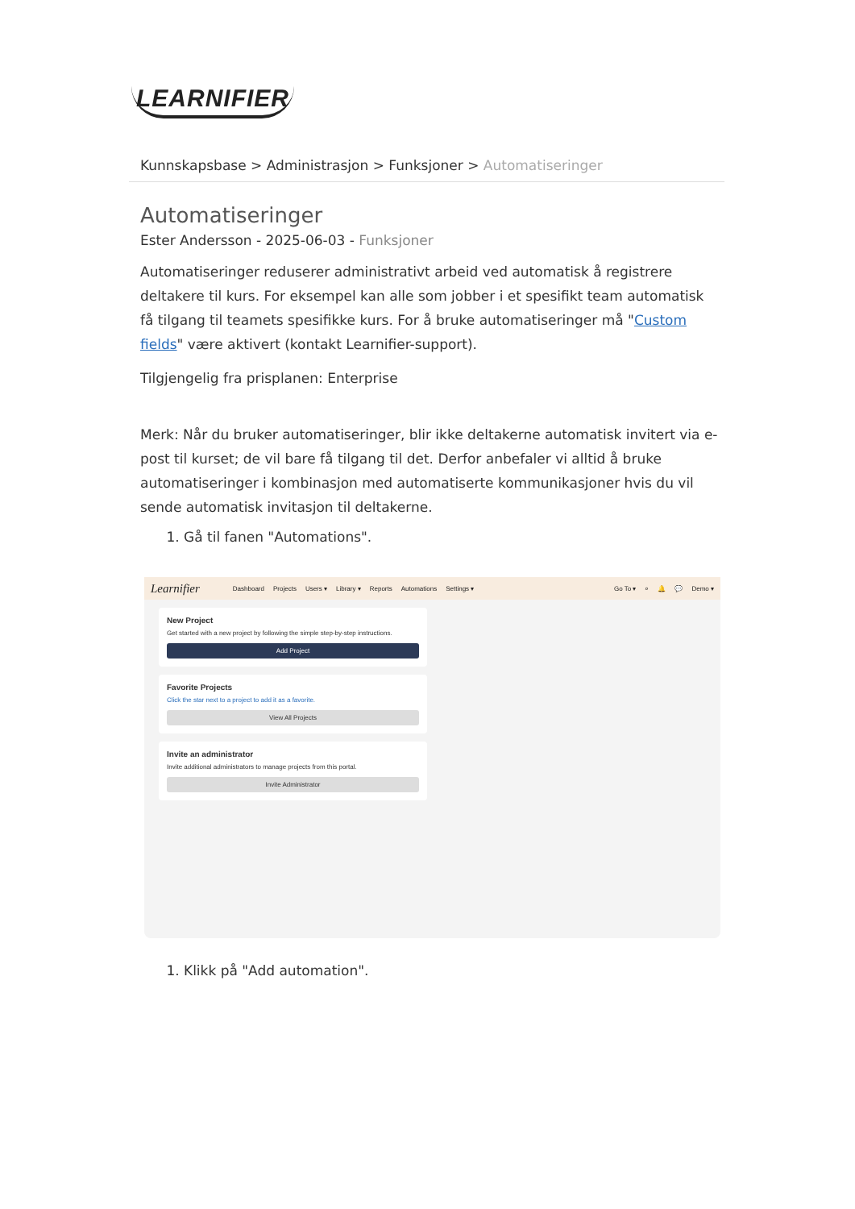LEARNIFIER
Kunnskapsbase > Administrasjon > Funksjoner > Automatiseringer
Automatiseringer
Ester Andersson - 2025-06-03 - Funksjoner
Automatiseringer reduserer administrativt arbeid ved automatisk å registrere deltakere til kurs. For eksempel kan alle som jobber i et spesifikt team automatisk få tilgang til teamets spesifikke kurs. For å bruke automatiseringer må "Custom fields" være aktivert (kontakt Learnifier-support).
Tilgjengelig fra prisplanen: Enterprise
Merk: Når du bruker automatiseringer, blir ikke deltakerne automatisk invitert via e-post til kurset; de vil bare få tilgang til det. Derfor anbefaler vi alltid å bruke automatiseringer i kombinasjon med automatiserte kommunikasjoner hvis du vil sende automatisk invitasjon til deltakerne.
1. Gå til fanen "Automations".
Learnifier Dashboard Projects Users ▾ Library ▾ Reports Automations Settings ▾ Go To ▾ ⌕ 🔔 💬 Demo ▾
New Project
Get started with a new project by following the simple step-by-step instructions.
Add Project
Favorite Projects
Click the star next to a project to add it as a favorite.
View All Projects
Invite an administrator
Invite additional administrators to manage projects from this portal.
Invite Administrator
1. Klikk på "Add automation".